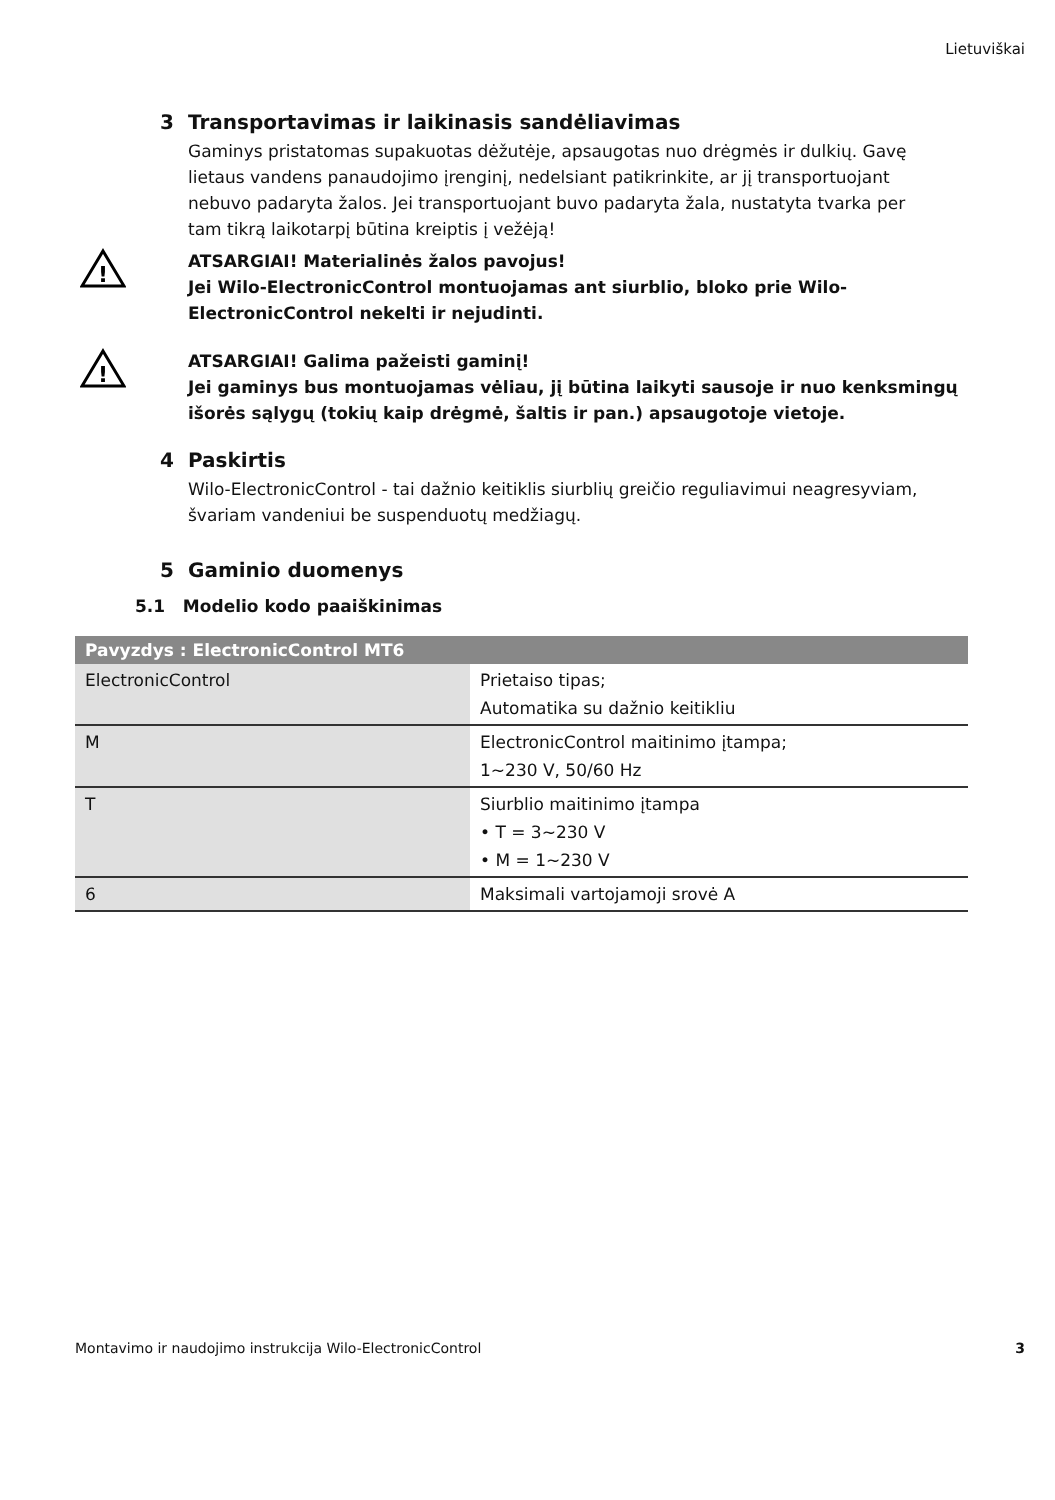Lietuviškai
3 Transportavimas ir laikinasis sandėliavimas
Gaminys pristatomas supakuotas dėžutėje, apsaugotas nuo drėgmės ir dulkių. Gavę lietaus vandens panaudojimo įrenginį, nedelsiant patikrinkite, ar jį trans­portuojant nebuvo padaryta žalos. Jei transportuojant buvo padaryta žala, nustatyta tvarka per tam tikrą laikotarpį būtina kreiptis į vežėją!
!
ATSARGIAI! Materialinės žalos pavojus!
Jei Wilo-ElectronicControl montuojamas ant siurblio, bloko prie Wilo-ElectronicControl nekelti ir nejudinti.
!
ATSARGIAI! Galima pažeisti gaminį!
Jei gaminys bus montuojamas vėliau, jį būtina laikyti sausoje ir nuo kenks­mingų išorės sąlygų (tokių kaip drėgmė, šaltis ir pan.) apsaugotoje vietoje.
4 Paskirtis
Wilo-ElectronicControl - tai dažnio keitiklis siurblių greičio reguliavimui nea­gresyviam, švariam vandeniui be suspenduotų medžiagų.
5 Gaminio duomenys
5.1 Modelio kodo paaiškinimas
| Pavyzdys : ElectronicControl MT6 | |
| --- | --- |
| ElectronicControl | Prietaiso tipas; Automatika su dažnio keitikliu |
| M | ElectronicControl maitinimo įtampa; 1~230 V, 50/60 Hz |
| T | Siurblio maitinimo įtampa • T = 3~230 V • M = 1~230 V |
| 6 | Maksimali vartojamoji srovė A |
Montavimo ir naudojimo instrukcija Wilo-ElectronicControl 3